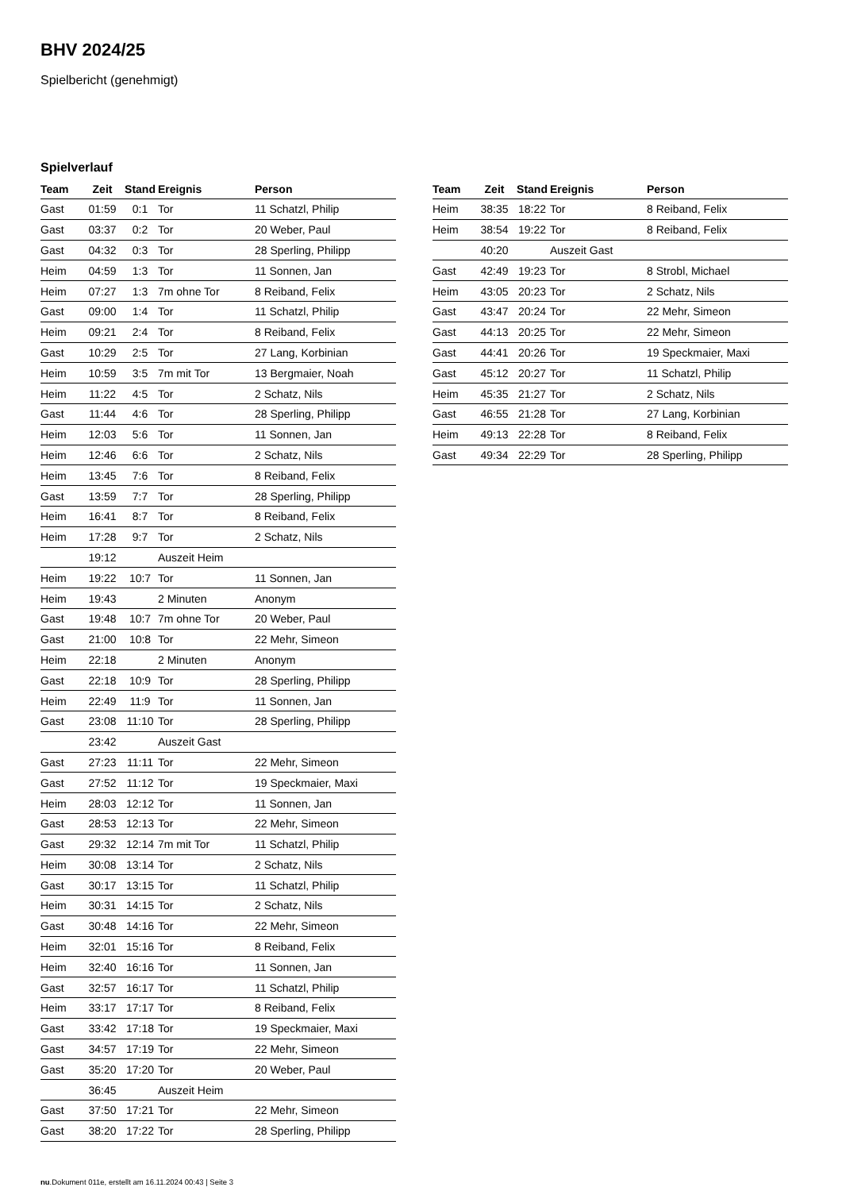BHV 2024/25
Spielbericht (genehmigt)
Spielverlauf
| Team | Zeit | Stand | Ereignis | Person |
| --- | --- | --- | --- | --- |
| Gast | 01:59 | 0:1 | Tor | 11 Schatzl, Philip |
| Gast | 03:37 | 0:2 | Tor | 20 Weber, Paul |
| Gast | 04:32 | 0:3 | Tor | 28 Sperling, Philipp |
| Heim | 04:59 | 1:3 | Tor | 11 Sonnen, Jan |
| Heim | 07:27 | 1:3 | 7m ohne Tor | 8 Reiband, Felix |
| Gast | 09:00 | 1:4 | Tor | 11 Schatzl, Philip |
| Heim | 09:21 | 2:4 | Tor | 8 Reiband, Felix |
| Gast | 10:29 | 2:5 | Tor | 27 Lang, Korbinian |
| Heim | 10:59 | 3:5 | 7m mit Tor | 13 Bergmaier, Noah |
| Heim | 11:22 | 4:5 | Tor | 2 Schatz, Nils |
| Gast | 11:44 | 4:6 | Tor | 28 Sperling, Philipp |
| Heim | 12:03 | 5:6 | Tor | 11 Sonnen, Jan |
| Heim | 12:46 | 6:6 | Tor | 2 Schatz, Nils |
| Heim | 13:45 | 7:6 | Tor | 8 Reiband, Felix |
| Gast | 13:59 | 7:7 | Tor | 28 Sperling, Philipp |
| Heim | 16:41 | 8:7 | Tor | 8 Reiband, Felix |
| Heim | 17:28 | 9:7 | Tor | 2 Schatz, Nils |
| | 19:12 | | Auszeit Heim | |
| Heim | 19:22 | 10:7 | Tor | 11 Sonnen, Jan |
| Heim | 19:43 | | 2 Minuten | Anonym |
| Gast | 19:48 | 10:7 | 7m ohne Tor | 20 Weber, Paul |
| Gast | 21:00 | 10:8 | Tor | 22 Mehr, Simeon |
| Heim | 22:18 | | 2 Minuten | Anonym |
| Gast | 22:18 | 10:9 | Tor | 28 Sperling, Philipp |
| Heim | 22:49 | 11:9 | Tor | 11 Sonnen, Jan |
| Gast | 23:08 | 11:10 | Tor | 28 Sperling, Philipp |
| | 23:42 | | Auszeit Gast | |
| Gast | 27:23 | 11:11 | Tor | 22 Mehr, Simeon |
| Gast | 27:52 | 11:12 | Tor | 19 Speckmaier, Maxi |
| Heim | 28:03 | 12:12 | Tor | 11 Sonnen, Jan |
| Gast | 28:53 | 12:13 | Tor | 22 Mehr, Simeon |
| Gast | 29:32 | 12:14 | 7m mit Tor | 11 Schatzl, Philip |
| Heim | 30:08 | 13:14 | Tor | 2 Schatz, Nils |
| Gast | 30:17 | 13:15 | Tor | 11 Schatzl, Philip |
| Heim | 30:31 | 14:15 | Tor | 2 Schatz, Nils |
| Gast | 30:48 | 14:16 | Tor | 22 Mehr, Simeon |
| Heim | 32:01 | 15:16 | Tor | 8 Reiband, Felix |
| Heim | 32:40 | 16:16 | Tor | 11 Sonnen, Jan |
| Gast | 32:57 | 16:17 | Tor | 11 Schatzl, Philip |
| Heim | 33:17 | 17:17 | Tor | 8 Reiband, Felix |
| Gast | 33:42 | 17:18 | Tor | 19 Speckmaier, Maxi |
| Gast | 34:57 | 17:19 | Tor | 22 Mehr, Simeon |
| Gast | 35:20 | 17:20 | Tor | 20 Weber, Paul |
| | 36:45 | | Auszeit Heim | |
| Gast | 37:50 | 17:21 | Tor | 22 Mehr, Simeon |
| Gast | 38:20 | 17:22 | Tor | 28 Sperling, Philipp |
| Team | Zeit | Stand | Ereignis | Person |
| --- | --- | --- | --- | --- |
| Heim | 38:35 | 18:22 | Tor | 8 Reiband, Felix |
| Heim | 38:54 | 19:22 | Tor | 8 Reiband, Felix |
| | 40:20 | | Auszeit Gast | |
| Gast | 42:49 | 19:23 | Tor | 8 Strobl, Michael |
| Heim | 43:05 | 20:23 | Tor | 2 Schatz, Nils |
| Gast | 43:47 | 20:24 | Tor | 22 Mehr, Simeon |
| Gast | 44:13 | 20:25 | Tor | 22 Mehr, Simeon |
| Gast | 44:41 | 20:26 | Tor | 19 Speckmaier, Maxi |
| Gast | 45:12 | 20:27 | Tor | 11 Schatzl, Philip |
| Heim | 45:35 | 21:27 | Tor | 2 Schatz, Nils |
| Gast | 46:55 | 21:28 | Tor | 27 Lang, Korbinian |
| Heim | 49:13 | 22:28 | Tor | 8 Reiband, Felix |
| Gast | 49:34 | 22:29 | Tor | 28 Sperling, Philipp |
nu.Dokument 011e, erstellt am 16.11.2024 00:43 | Seite 3